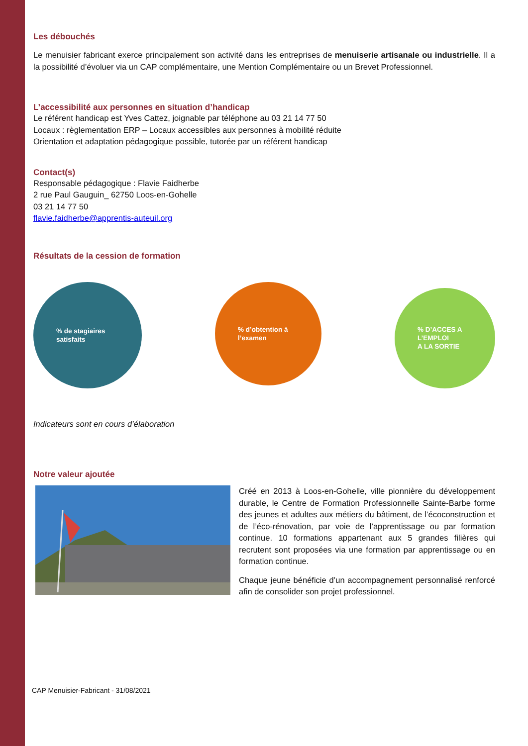Les débouchés
Le menuisier fabricant exerce principalement son activité dans les entreprises de menuiserie artisanale ou industrielle. Il a la possibilité d’évoluer via un CAP complémentaire, une Mention Complémentaire ou un Brevet Professionnel.
L’accessibilité aux personnes en situation d’handicap
Le référent handicap est Yves Cattez, joignable par téléphone au 03 21 14 77 50
Locaux : règlementation ERP – Locaux accessibles aux personnes à mobilité réduite
Orientation et adaptation pédagogique possible, tutorée par un référent handicap
Contact(s)
Responsable pédagogique : Flavie Faidherbe
2 rue Paul Gauguin_ 62750 Loos-en-Gohelle
03 21 14 77 50
flavie.faidherbe@apprentis-auteuil.org
Résultats de la cession de formation
% de stagiaires
satisfaits
% d’obtention à
l’examen
% D’ACCES A
L’EMPLOI
A LA SORTIE
Indicateurs sont en cours d’élaboration
Notre valeur ajoutée
Créé en 2013 à Loos-en-Gohelle, ville pionnière du développement durable, le Centre de Formation Professionnelle Sainte-Barbe forme des jeunes et adultes aux métiers du bâtiment, de l’écoconstruction et de l’éco-rénovation, par voie de l’apprentissage ou par formation continue. 10 formations appartenant aux 5 grandes filières qui recrutent sont proposées via une formation par apprentissage ou en formation continue.
Chaque jeune bénéficie d’un accompagnement personnalisé renforcé afin de consolider son projet professionnel.
CAP Menuisier-Fabricant - 31/08/2021